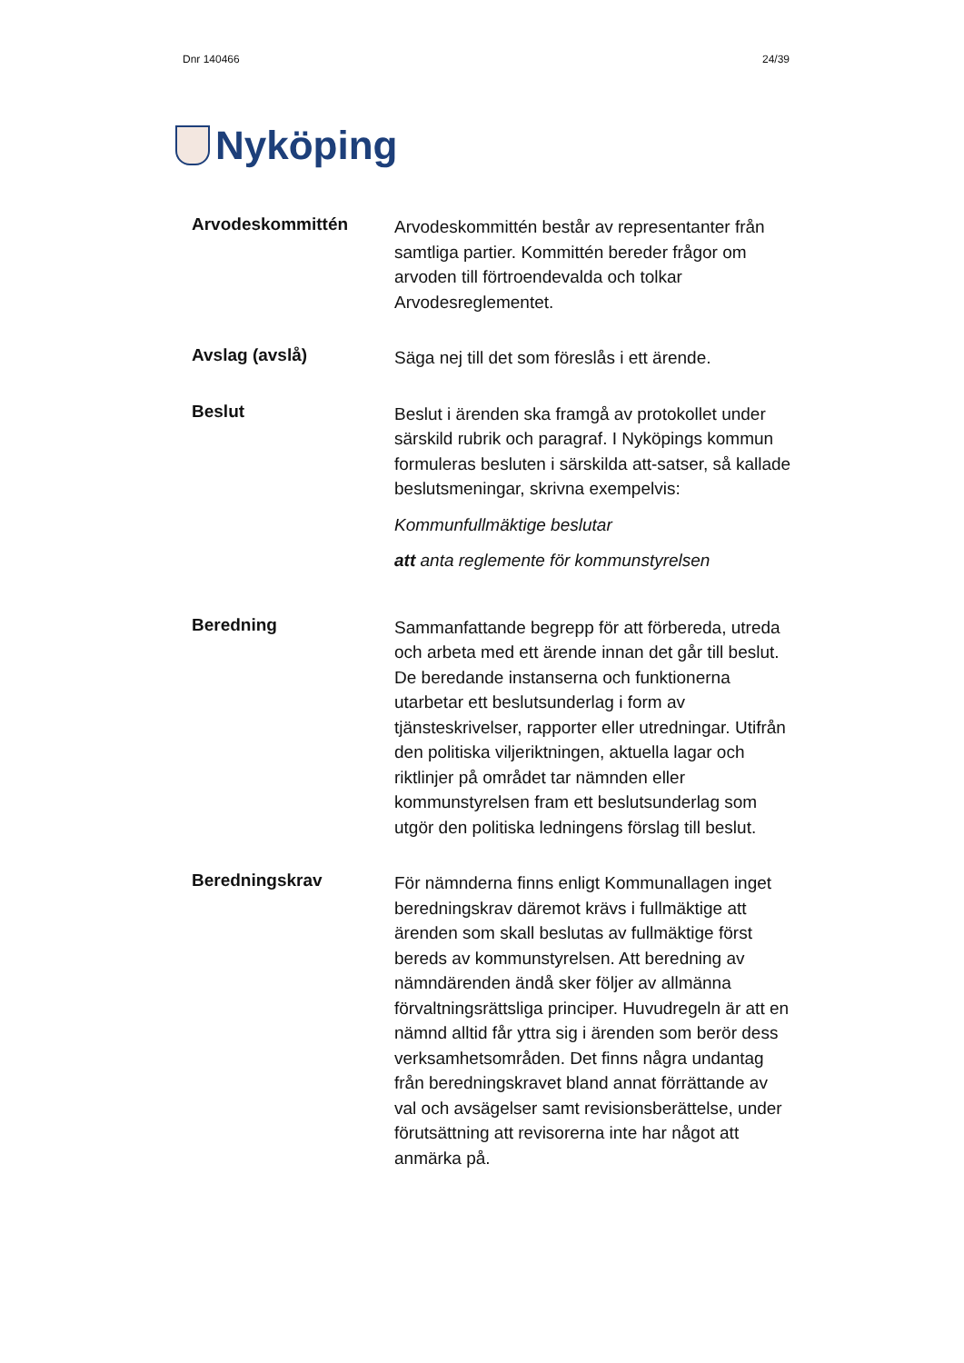Dnr 140466 24/39
Nyköping
Arvodeskommittén
Arvodeskommittén består av representanter från samtliga partier. Kommittén bereder frågor om arvoden till förtroendevalda och tolkar Arvodesreglementet.
Avslag (avslå)
Säga nej till det som föreslås i ett ärende.
Beslut
Beslut i ärenden ska framgå av protokollet under särskild rubrik och paragraf. I Nyköpings kommun formuleras besluten i särskilda att-satser, så kallade beslutsmeningar, skrivna exempelvis:
Kommunfullmäktige beslutar
att anta reglemente för kommunstyrelsen
Beredning
Sammanfattande begrepp för att förbereda, utreda och arbeta med ett ärende innan det går till beslut. De beredande instanserna och funktionerna utarbetar ett beslutsunderlag i form av tjänsteskrivelser, rapporter eller utredningar. Utifrån den politiska viljeriktningen, aktuella lagar och riktlinjer på området tar nämnden eller kommunstyrelsen fram ett beslutsunderlag som utgör den politiska ledningens förslag till beslut.
Beredningskrav
För nämnderna finns enligt Kommunallagen inget beredningskrav däremot krävs i fullmäktige att ärenden som skall beslutas av fullmäktige först bereds av kommunstyrelsen. Att beredning av nämndärenden ändå sker följer av allmänna förvaltningsrättsliga principer. Huvudregeln är att en nämnd alltid får yttra sig i ärenden som berör dess verksamhetsområden. Det finns några undantag från beredningskravet bland annat förrättande av val och avsägelser samt revisionsberättelse, under förutsättning att revisorerna inte har något att anmärka på.